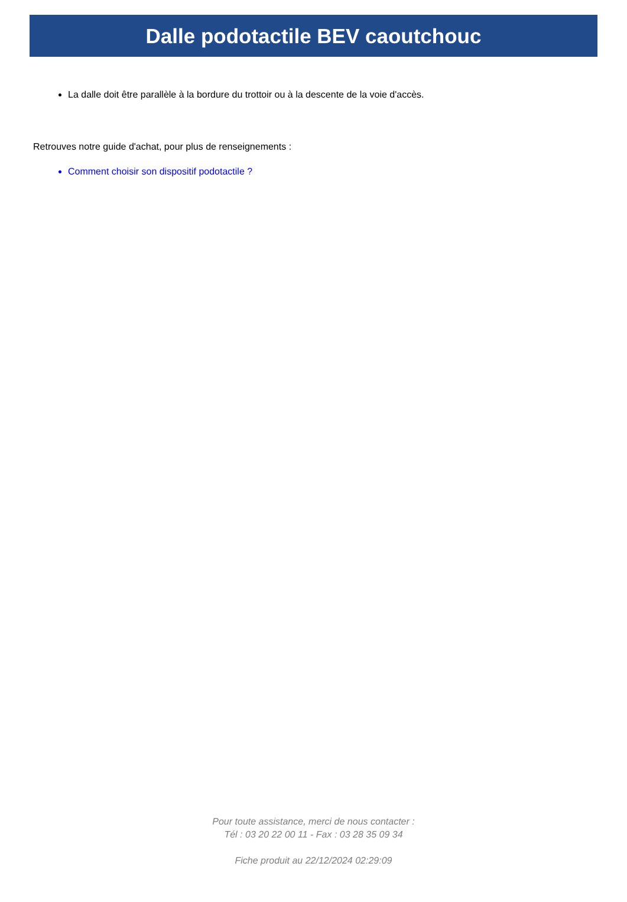Dalle podotactile BEV caoutchouc
La dalle doit être parallèle à la bordure du trottoir ou à la descente de la voie d'accès.
Retrouves notre guide d'achat, pour plus de renseignements :
Comment choisir son dispositif podotactile ?
Pour toute assistance, merci de nous contacter :
Tél : 03 20 22 00 11 - Fax : 03 28 35 09 34
Fiche produit au 22/12/2024 02:29:09